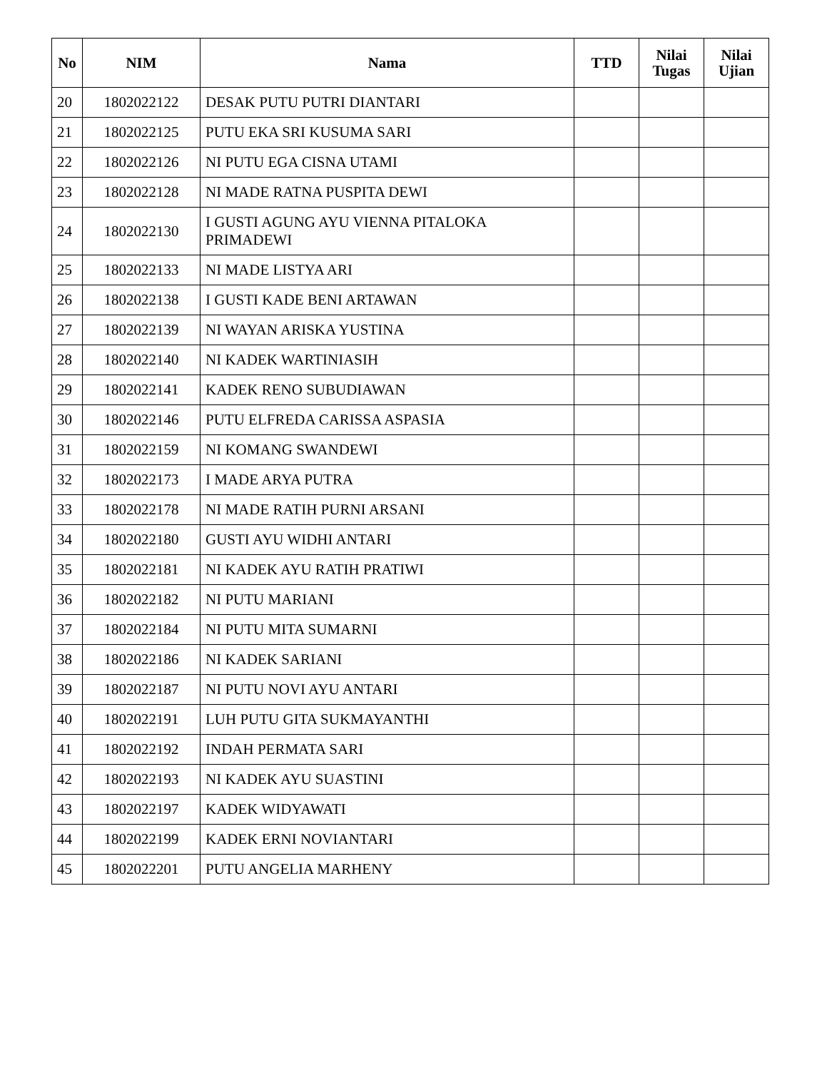| No | NIM | Nama | TTD | Nilai Tugas | Nilai Ujian |
| --- | --- | --- | --- | --- | --- |
| 20 | 1802022122 | DESAK PUTU PUTRI DIANTARI | | | |
| 21 | 1802022125 | PUTU EKA SRI KUSUMA SARI | | | |
| 22 | 1802022126 | NI PUTU EGA CISNA UTAMI | | | |
| 23 | 1802022128 | NI MADE RATNA PUSPITA DEWI | | | |
| 24 | 1802022130 | I GUSTI AGUNG AYU VIENNA PITALOKA PRIMADEWI | | | |
| 25 | 1802022133 | NI MADE LISTYA ARI | | | |
| 26 | 1802022138 | I GUSTI KADE BENI ARTAWAN | | | |
| 27 | 1802022139 | NI WAYAN ARISKA YUSTINA | | | |
| 28 | 1802022140 | NI KADEK WARTINIASIH | | | |
| 29 | 1802022141 | KADEK RENO SUBUDIAWAN | | | |
| 30 | 1802022146 | PUTU ELFREDA CARISSA ASPASIA | | | |
| 31 | 1802022159 | NI KOMANG SWANDEWI | | | |
| 32 | 1802022173 | I MADE ARYA PUTRA | | | |
| 33 | 1802022178 | NI MADE RATIH PURNI ARSANI | | | |
| 34 | 1802022180 | GUSTI AYU WIDHI ANTARI | | | |
| 35 | 1802022181 | NI KADEK AYU RATIH PRATIWI | | | |
| 36 | 1802022182 | NI PUTU MARIANI | | | |
| 37 | 1802022184 | NI PUTU MITA SUMARNI | | | |
| 38 | 1802022186 | NI KADEK SARIANI | | | |
| 39 | 1802022187 | NI PUTU NOVI AYU ANTARI | | | |
| 40 | 1802022191 | LUH PUTU GITA SUKMAYANTHI | | | |
| 41 | 1802022192 | INDAH PERMATA SARI | | | |
| 42 | 1802022193 | NI KADEK AYU SUASTINI | | | |
| 43 | 1802022197 | KADEK WIDYAWATI | | | |
| 44 | 1802022199 | KADEK ERNI NOVIANTARI | | | |
| 45 | 1802022201 | PUTU ANGELIA MARHENY | | | |